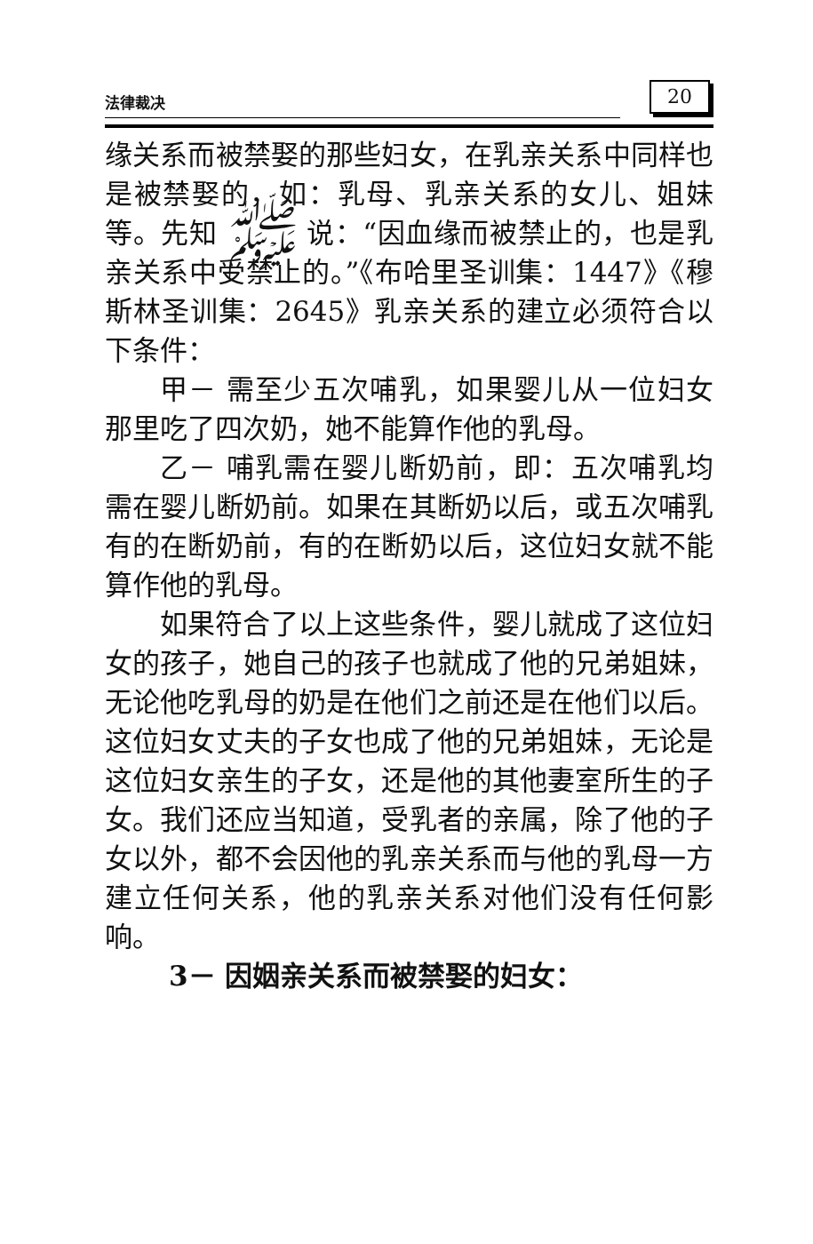法律裁决
20
缘关系而被禁娶的那些妇女，在乳亲关系中同样也是被禁娶的，如：乳母、乳亲关系的女儿、姐妹等。先知 ﷺ 说：“因血缘而被禁止的，也是乳亲关系中受禁止的。”《布哈里圣训集：1447》《穆斯林圣训集：2645》乳亲关系的建立必须符合以下条件：
甲－ 需至少五次哺乳，如果婴儿从一位妇女那里吃了四次奶，她不能算作他的乳母。
乙－ 哺乳需在婴儿断奶前，即：五次哺乳均需在婴儿断奶前。如果在其断奶以后，或五次哺乳有的在断奶前，有的在断奶以后，这位妇女就不能算作他的乳母。
如果符合了以上这些条件，婴儿就成了这位妇女的孩子，她自己的孩子也就成了他的兄弟姐妹，无论他吃乳母的奶是在他们之前还是在他们以后。这位妇女丈夫的子女也成了他的兄弟姐妹，无论是这位妇女亲生的子女，还是他的其他妻室所生的子女。我们还应当知道，受乳者的亲属，除了他的子女以外，都不会因他的乳亲关系而与他的乳母一方建立任何关系，他的乳亲关系对他们没有任何影响。
3－ 因姻亲关系而被禁娶的妇女：